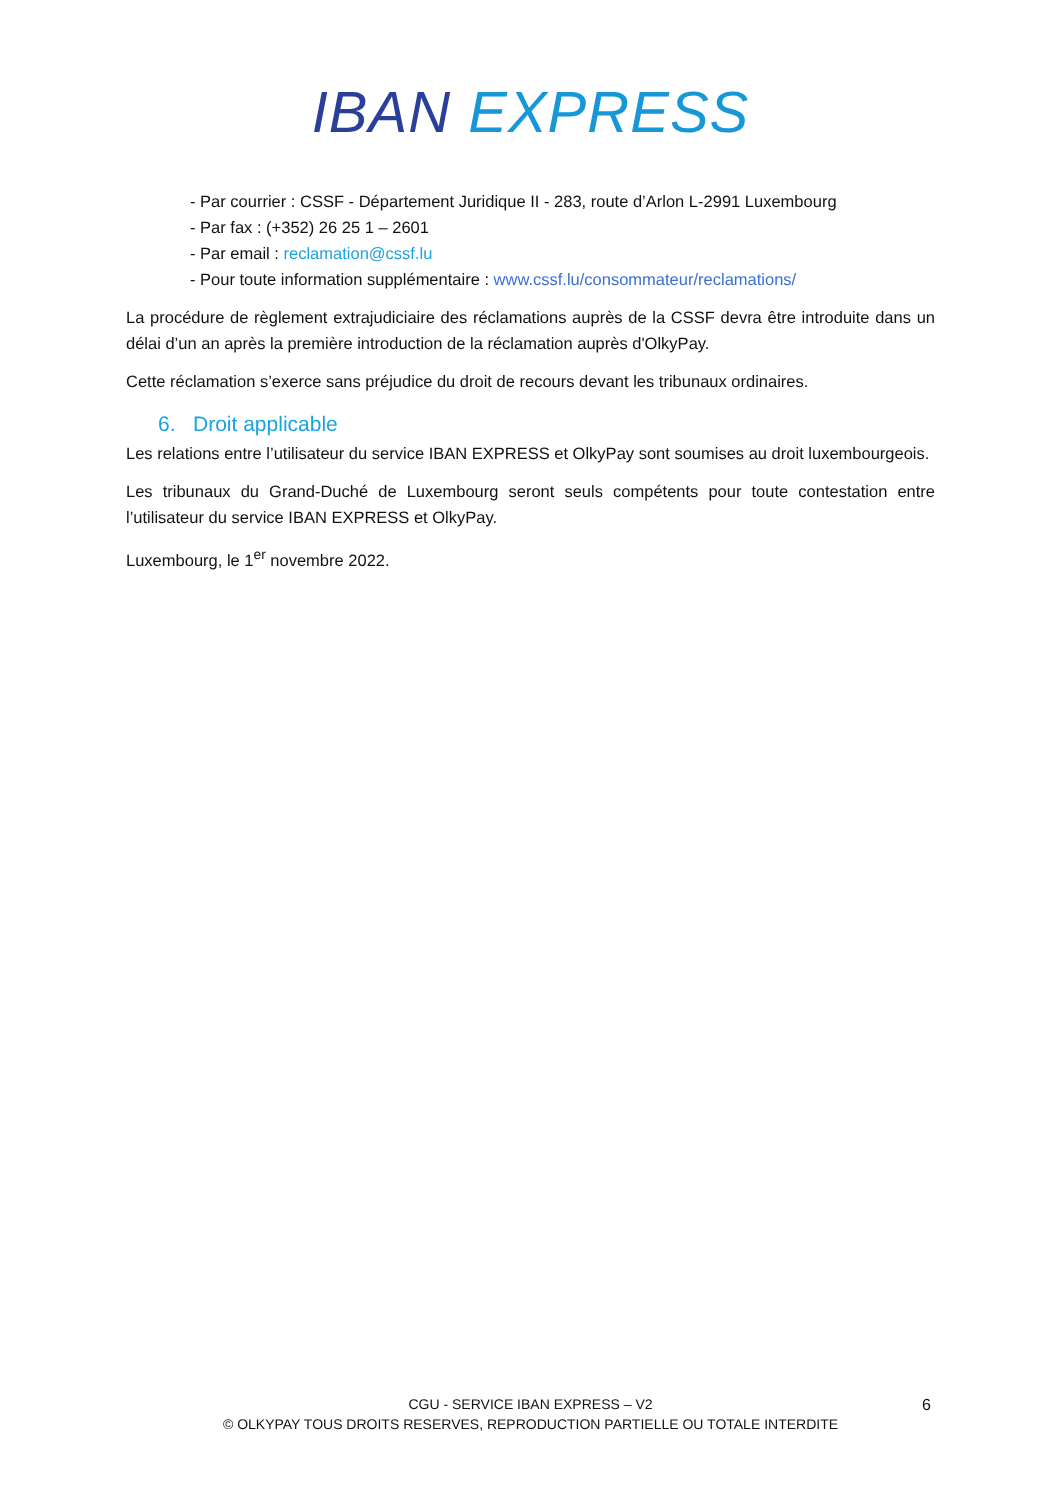IBAN EXPRESS
- Par courrier : CSSF - Département Juridique II - 283, route d’Arlon L-2991 Luxembourg
- Par fax : (+352) 26 25 1 – 2601
- Par email : reclamation@cssf.lu
- Pour toute information supplémentaire : www.cssf.lu/consommateur/reclamations/
La procédure de règlement extrajudiciaire des réclamations auprès de la CSSF devra être introduite dans un délai d’un an après la première introduction de la réclamation auprès d'OlkyPay.
Cette réclamation s’exerce sans préjudice du droit de recours devant les tribunaux ordinaires.
6. Droit applicable
Les relations entre l’utilisateur du service IBAN EXPRESS et OlkyPay sont soumises au droit luxembourgeois.
Les tribunaux du Grand-Duché de Luxembourg seront seuls compétents pour toute contestation entre l’utilisateur du service IBAN EXPRESS et OlkyPay.
Luxembourg, le 1<sup>er</sup> novembre 2022.
CGU - SERVICE IBAN EXPRESS – V2
© OLKYPAY TOUS DROITS RESERVES, REPRODUCTION PARTIELLE OU TOTALE INTERDITE
6